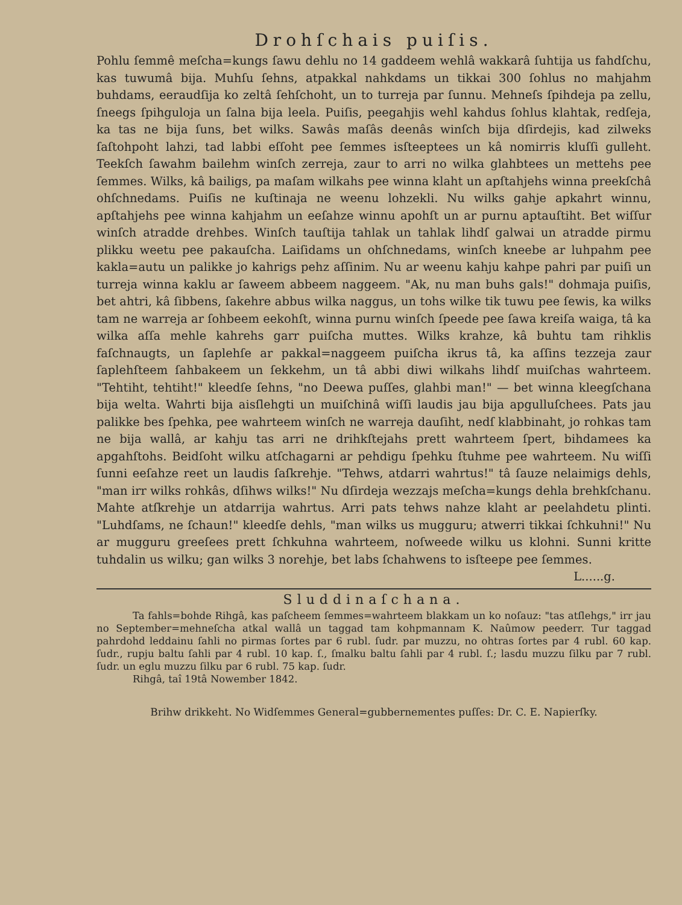Drohſchais puiſis.
Pohlu ſemmê meſcha=kungs ſawu dehlu no 14 gaddeem wehlâ wakkarâ ſuhtija us fahdſchu, kas tuwumâ bija. Muhſu ſehns, atpakkal nahkdams un tikkai 300 ſohlus no mahjahm buhdams, eeraudſija ko zeltâ ſehſchoht, un to turreja par ſunnu. Mehneſs ſpihdeja pa zellu, ſneegs ſpihguloja un ſalna bija leela. Puiſis, peegahjis wehl kahdus ſohlus klahtak, redſeja, ka tas ne bija ſuns, bet wilks. Sawâs maſâs deenâs winſch bija dſirdejis, kad zilweks ſaſtohpoht lahzi, tad labbi eſſoht pee ſemmes isſteeptees un kâ nomirris kluſſi gulleht. Teekſch ſawahm bailehm winſch zerreja, zaur to arri no wilka glahbtees un mettehs pee ſemmes. Wilks, kâ bailigs, pa maſam wilkahs pee winna klaht un apſtahjehs winna preekſchâ ohſchnedams. Puiſis ne kuſtinaja ne weenu lohzekli. Nu wilks gahje apkahrt winnu, apſtahjehs pee winna kahjahm un eeſahze winnu apohſt un ar purnu aptauſtiht. Bet wiſſur winſch atradde drehbes. Winſch tauſtija tahlak un tahlak lihdſ galwai un atradde pirmu plikku weetu pee pakauſcha. Laiſidams un ohſchnedams, winſch kneebe ar luhpahm pee kakla=autu un palikke jo kahrigs pehz aſſinim. Nu ar weenu kahju kahpe pahri par puiſi un turreja winna kaklu ar ſaweem abbeem naggeem. "Ak, nu man buhs gals!" dohmaja puiſis, bet ahtri, kâ ſibbens, ſakehre abbus wilka naggus, un tohs wilke tik tuwu pee ſewis, ka wilks tam ne warreja ar ſohbeem eekohſt, winna purnu winſch ſpeede pee ſawa kreiſa waiga, tâ ka wilka aſſa mehle kahrehs garr puiſcha muttes. Wilks krahze, kâ buhtu tam rihklis faſchnaugts, un ſaplehſe ar pakkal=naggeem puiſcha ikrus tâ, ka aſſins tezzeja zaur ſaplehſteem ſahbakeem un ſekkehm, un tâ abbi diwi wilkahs lihdſ muiſchas wahrteem. "Tehtiht, tehtiht!" kleedſe ſehns, "no Deewa puſſes, glahbi man!" — bet winna kleegſchana bija welta. Wahrti bija aisſlehgti un muiſchinâ wiſſi laudis jau bija apgulluſchees. Pats jau palikke bes ſpehka, pee wahrteem winſch ne warreja dauſiht, nedſ klabbinaht, jo rohkas tam ne bija wallâ, ar kahju tas arri ne drihkſtejahs prett wahrteem ſpert, bihdamees ka apgahſtohs. Beidſoht wilku atſchagarni ar pehdigu ſpehku ſtuhme pee wahrteem. Nu wiſſi ſunni eeſahze reet un laudis ſaſkrehje. "Tehws, atdarri wahrtus!" tâ ſauze nelaimigs dehls, "man irr wilks rohkâs, dſihws wilks!" Nu dſirdeja wezzajs meſcha=kungs dehla brehkſchanu. Mahte atſkrehje un atdarrija wahrtus. Arri pats tehws nahze klaht ar peelahdetu plinti. "Luhdſams, ne ſchaun!" kleedſe dehls, "man wilks us mugguru; atwerri tikkai ſchkuhni!" Nu ar mugguru greeſees prett ſchkuhna wahrteem, noſweede wilku us klohni. Sunni kritte tuhdalin us wilku; gan wilks 3 norehje, bet labs ſchahwens to isſteepe pee ſemmes.
L......g.
Sluddinaſchana.
Ta fahls=bohde Rihgâ, kas paſcheem ſemmes=wahrteem blakkam un ko noſauz: "tas atſlehgs," irr jau no September=mehneſcha atkal wallâ un taggad tam kohpmannam K. Naûmow peederr. Tur taggad pahrdohd leddainu ſahli no pirmas ſortes par 6 rubl. ſudr. par muzzu, no ohtras ſortes par 4 rubl. 60 kap. ſudr., rupju baltu ſahli par 4 rubl. 10 kap. ſ., ſmalku baltu ſahli par 4 rubl. ſ.; lasdu muzzu ſilku par 7 rubl. ſudr. un eglu muzzu ſilku par 6 rubl. 75 kap. ſudr.
Rihgâ, taî 19tâ Nowember 1842.
Brihw drikkeht. No Widſemmes General=gubbernementes puſſes: Dr. C. E. Napierſky.